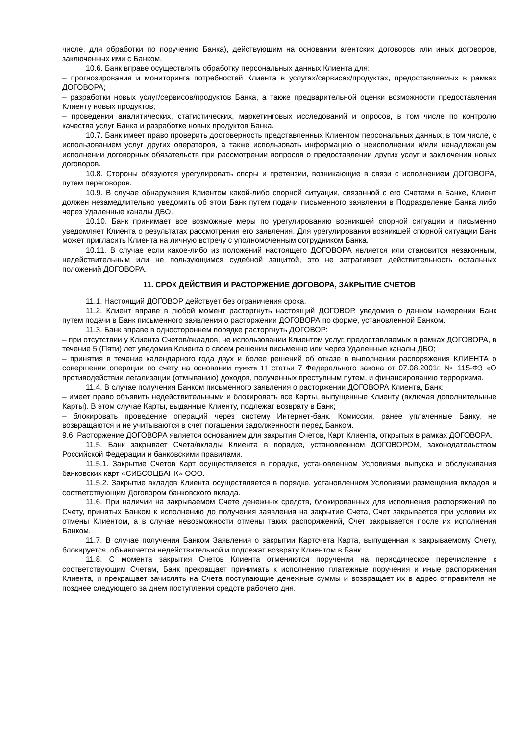числе, для обработки по поручению Банка), действующим на основании агентских договоров или иных договоров, заключенных ими с Банком.
10.6. Банк вправе осуществлять обработку персональных данных Клиента для:
– прогнозирования и мониторинга потребностей Клиента в услугах/сервисах/продуктах, предоставляемых в рамках ДОГОВОРА;
– разработки новых услуг/сервисов/продуктов Банка, а также предварительной оценки возможности предоставления Клиенту новых продуктов;
– проведения аналитических, статистических, маркетинговых исследований и опросов, в том числе по контролю качества услуг Банка и разработке новых продуктов Банка.
10.7. Банк имеет право проверить достоверность представленных Клиентом персональных данных, в том числе, с использованием услуг других операторов, а также использовать информацию о неисполнении и/или ненадлежащем исполнении договорных обязательств при рассмотрении вопросов о предоставлении других услуг и заключении новых договоров.
10.8. Стороны обязуются урегулировать споры и претензии, возникающие в связи с исполнением ДОГОВОРА, путем переговоров.
10.9. В случае обнаружения Клиентом какой-либо спорной ситуации, связанной с его Счетами в Банке, Клиент должен незамедлительно уведомить об этом Банк путем подачи письменного заявления в Подразделение Банка либо через Удаленные каналы ДБО.
10.10. Банк принимает все возможные меры по урегулированию возникшей спорной ситуации и письменно уведомляет Клиента о результатах рассмотрения его заявления. Для урегулирования возникшей спорной ситуации Банк может пригласить Клиента на личную встречу с уполномоченным сотрудником Банка.
10.11. В случае если какое-либо из положений настоящего ДОГОВОРА является или становится незаконным, недействительным или не пользующимся судебной защитой, это не затрагивает действительность остальных положений ДОГОВОРА.
11. СРОК ДЕЙСТВИЯ И РАСТОРЖЕНИЕ ДОГОВОРА, ЗАКРЫТИЕ СЧЕТОВ
11.1. Настоящий ДОГОВОР действует без ограничения срока.
11.2. Клиент вправе в любой момент расторгнуть настоящий ДОГОВОР, уведомив о данном намерении Банк путем подачи в Банк письменного заявления о расторжении ДОГОВОРА по форме, установленной Банком.
11.3. Банк вправе в одностороннем порядке расторгнуть ДОГОВОР:
– при отсутствии у Клиента Счетов/вкладов, не использовании Клиентом услуг, предоставляемых в рамках ДОГОВОРА, в течение 5 (Пяти) лет уведомив Клиента о своем решении письменно или через Удаленные каналы ДБО;
– принятия в течение календарного года двух и более решений об отказе в выполнении распоряжения КЛИЕНТА о совершении операции по счету на основании пункта 11 статьи 7 Федерального закона от 07.08.2001г. № 115-ФЗ «О противодействии легализации (отмыванию) доходов, полученных преступным путем, и финансированию терроризма.
11.4. В случае получения Банком письменного заявления о расторжении ДОГОВОРА Клиента, Банк:
– имеет право объявить недействительными и блокировать все Карты, выпущенные Клиенту (включая дополнительные Карты). В этом случае Карты, выданные Клиенту, подлежат возврату в Банк;
– блокировать проведение операций через систему Интернет-банк. Комиссии, ранее уплаченные Банку, не возвращаются и не учитываются в счет погашения задолженности перед Банком.
9.6. Расторжение ДОГОВОРА является основанием для закрытия Счетов, Карт Клиента, открытых в рамках ДОГОВОРА.
11.5. Банк закрывает Счета/вклады Клиента в порядке, установленном ДОГОВОРОМ, законодательством Российской Федерации и банковскими правилами.
11.5.1. Закрытие Счетов Карт осуществляется в порядке, установленном Условиями выпуска и обслуживания банковских карт «СИБСОЦБАНК» ООО.
11.5.2. Закрытие вкладов Клиента осуществляется в порядке, установленном Условиями размещения вкладов и соответствующим Договором банковского вклада.
11.6. При наличии на закрываемом Счете денежных средств, блокированных для исполнения распоряжений по Счету, принятых Банком к исполнению до получения заявления на закрытие Счета, Счет закрывается при условии их отмены Клиентом, а в случае невозможности отмены таких распоряжений, Счет закрывается после их исполнения Банком.
11.7. В случае получения Банком Заявления о закрытии Картсчета Карта, выпущенная к закрываемому Счету, блокируется, объявляется недействительной и подлежат возврату Клиентом в Банк.
11.8. С момента закрытия Счетов Клиента отменяются поручения на периодическое перечисление к соответствующим Счетам, Банк прекращает принимать к исполнению платежные поручения и иные распоряжения Клиента, и прекращает зачислять на Счета поступающие денежные суммы и возвращает их в адрес отправителя не позднее следующего за днем поступления средств рабочего дня.